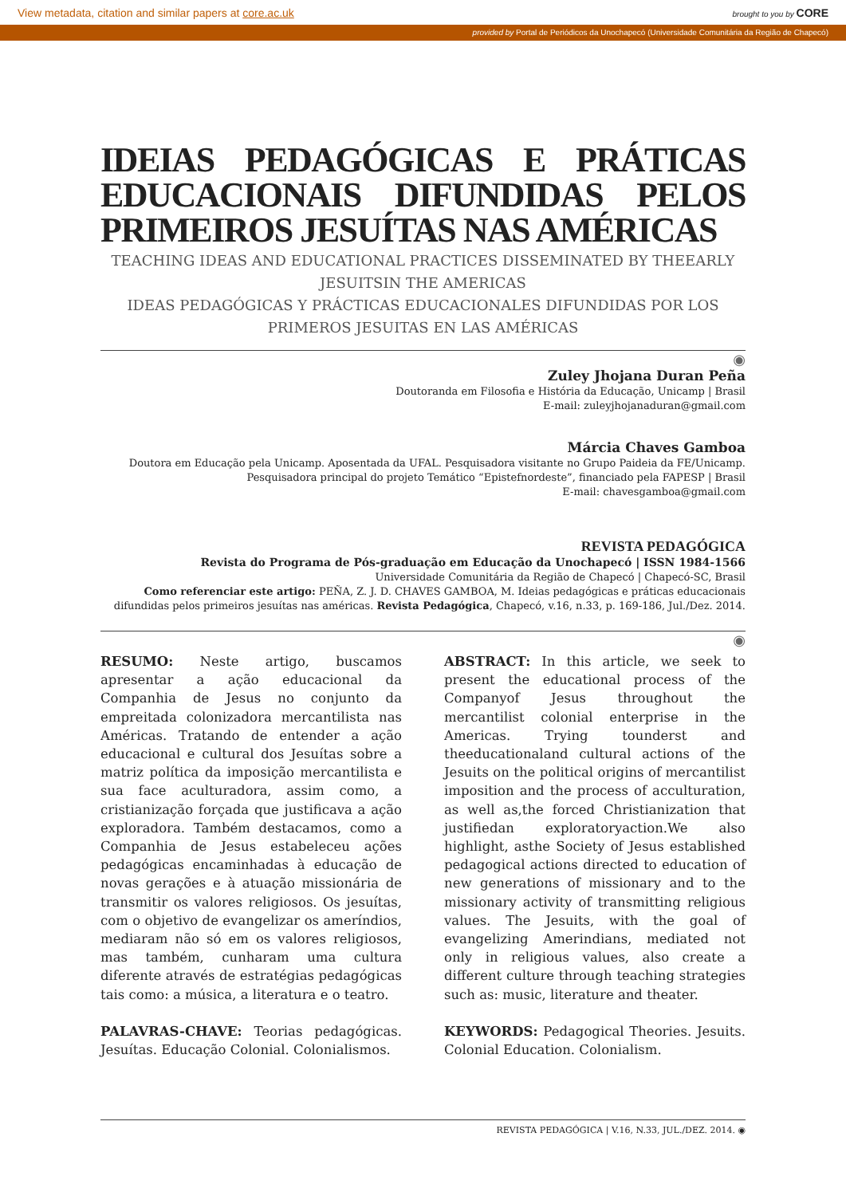View metadata, citation and similar papers at core.ac.uk brought to you by CORE
provided by Portal de Periódicos da Unochapecó (Universidade Comunitária da Região de Chapecó)
IDEIAS PEDAGÓGICAS E PRÁTICAS EDUCACIONAIS DIFUNDIDAS PELOS PRIMEIROS JESUÍTAS NAS AMÉRICAS
TEACHING IDEAS AND EDUCATIONAL PRACTICES DISSEMINATED BY THEEARLY
JESUITSIN THE AMERICAS
IDEAS PEDAGÓGICAS Y PRÁCTICAS EDUCACIONALES DIFUNDIDAS POR LOS PRIMEROS JESUITAS EN LAS AMÉRICAS
◉
Zuley Jhojana Duran Peña
Doutoranda em Filosofia e História da Educação, Unicamp | Brasil
E-mail: zuleyjhojanaduran@gmail.com
Márcia Chaves Gamboa
Doutora em Educação pela Unicamp. Aposentada da UFAL. Pesquisadora visitante no Grupo Paideia da FE/Unicamp.
Pesquisadora principal do projeto Temático “Epistefnordeste”, financiado pela FAPESP | Brasil
E-mail: chavesgamboa@gmail.com
REVISTA PEDAGÓGICA
Revista do Programa de Pós-graduação em Educação da Unochapecó | ISSN 1984-1566
Universidade Comunitária da Região de Chapecó | Chapecó-SC, Brasil
Como referenciar este artigo: PEÑA, Z. J. D. CHAVES GAMBOA, M. Ideias pedagógicas e práticas educacionais difundidas pelos primeiros jesuítas nas américas. Revista Pedagógica, Chapecó, v.16, n.33, p. 169-186, Jul./Dez. 2014.
◉
RESUMO: Neste artigo, buscamos apresentar a ação educacional da Companhia de Jesus no conjunto da empreitada colonizadora mercantilista nas Américas. Tratando de entender a ação educacional e cultural dos Jesuítas sobre a matriz política da imposição mercantilista e sua face aculturadora, assim como, a cristianização forçada que justificava a ação exploradora. Também destacamos, como a Companhia de Jesus estabeleceu ações pedagógicas encaminhadas à educação de novas gerações e à atuação missionária de transmitir os valores religiosos. Os jesuítas, com o objetivo de evangelizar os ameríndios, mediaram não só em os valores religiosos, mas também, cunharam uma cultura diferente através de estratégias pedagógicas tais como: a música, a literatura e o teatro.
PALAVRAS-CHAVE: Teorias pedagógicas. Jesuítas. Educação Colonial. Colonialismos.
ABSTRACT: In this article, we seek to present the educational process of the Companyof Jesus throughout the mercantilist colonial enterprise in the Americas. Trying tounderst and theeducationaland cultural actions of the Jesuits on the political origins of mercantilist imposition and the process of acculturation, as well as,the forced Christianization that justifiedan exploratoryaction.We also highlight, asthe Society of Jesus established pedagogical actions directed to education of new generations of missionary and to the missionary activity of transmitting religious values. The Jesuits, with the goal of evangelizing Amerindians, mediated not only in religious values, also create a different culture through teaching strategies such as: music, literature and theater.
KEYWORDS: Pedagogical Theories. Jesuits. Colonial Education. Colonialism.
REVISTA PEDAGÓGICA | V.16, N.33, JUL./DEZ. 2014. ◉